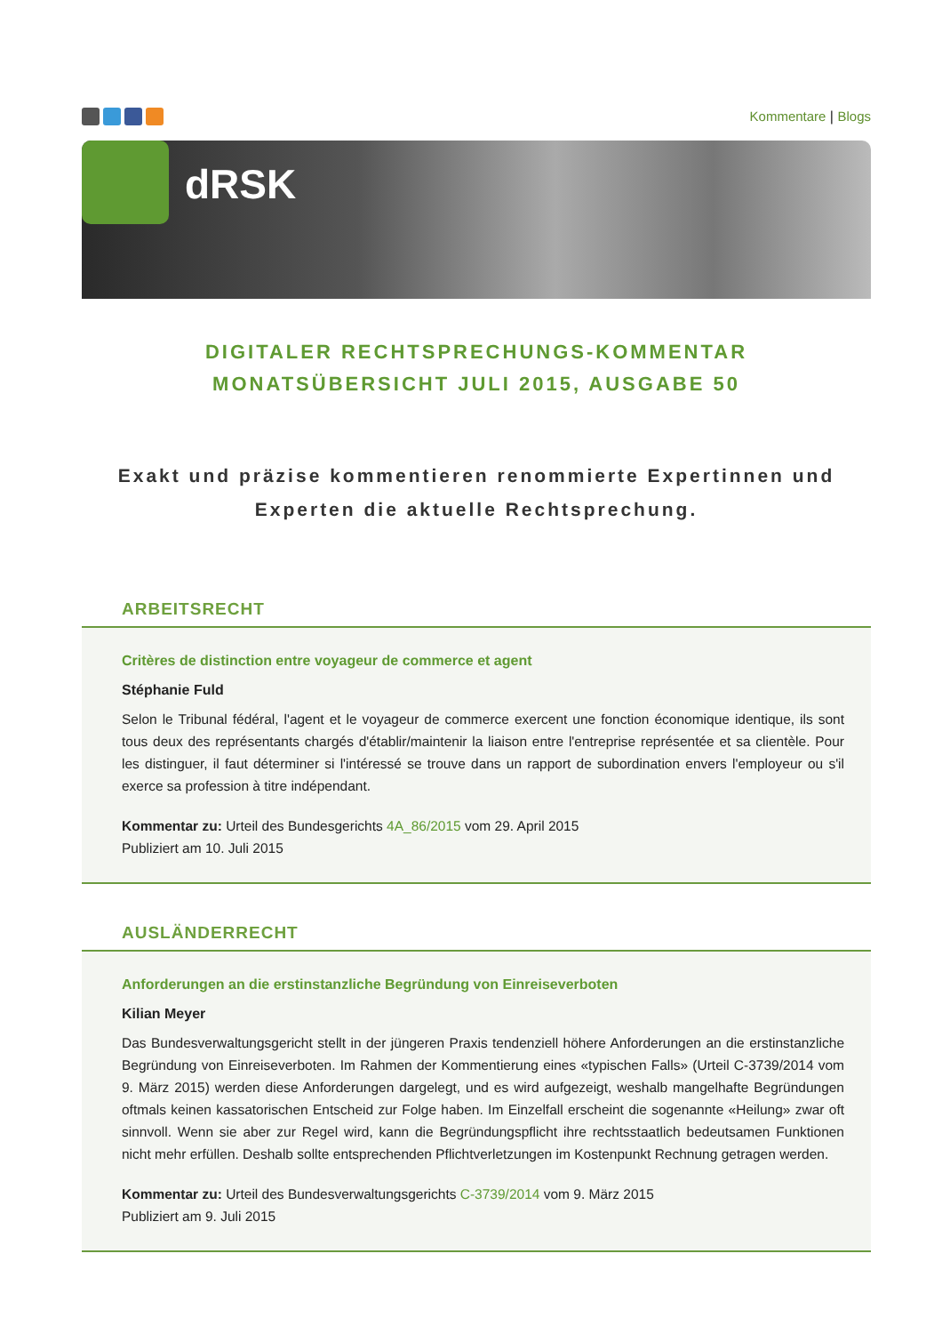Kommentare | Blogs
dRSK
DIGITALER RECHTSPRECHUNGS-KOMMENTAR
MONATSÜBERSICHT JULI 2015, AUSGABE 50
Exakt und präzise kommentieren renommierte Expertinnen und Experten die aktuelle Rechtsprechung.
ARBEITSRECHT
Critères de distinction entre voyageur de commerce et agent
Stéphanie Fuld
Selon le Tribunal fédéral, l'agent et le voyageur de commerce exercent une fonction économique identique, ils sont tous deux des représentants chargés d'établir/maintenir la liaison entre l'entreprise représentée et sa clientèle. Pour les distinguer, il faut déterminer si l'intéressé se trouve dans un rapport de subordination envers l'employeur ou s'il exerce sa profession à titre indépendant.
Kommentar zu: Urteil des Bundesgerichts 4A_86/2015 vom 29. April 2015
Publiziert am 10. Juli 2015
AUSLÄNDERRECHT
Anforderungen an die erstinstanzliche Begründung von Einreiseverboten
Kilian Meyer
Das Bundesverwaltungsgericht stellt in der jüngeren Praxis tendenziell höhere Anforderungen an die erstinstanzliche Begründung von Einreiseverboten. Im Rahmen der Kommentierung eines «typischen Falls» (Urteil C-3739/2014 vom 9. März 2015) werden diese Anforderungen dargelegt, und es wird aufgezeigt, weshalb mangelhafte Begründungen oftmals keinen kassatorischen Entscheid zur Folge haben. Im Einzelfall erscheint die sogenannte «Heilung» zwar oft sinnvoll. Wenn sie aber zur Regel wird, kann die Begründungspflicht ihre rechtsstaatlich bedeutsamen Funktionen nicht mehr erfüllen. Deshalb sollte entsprechenden Pflichtverletzungen im Kostenpunkt Rechnung getragen werden.
Kommentar zu: Urteil des Bundesverwaltungsgerichts C-3739/2014 vom 9. März 2015
Publiziert am 9. Juli 2015